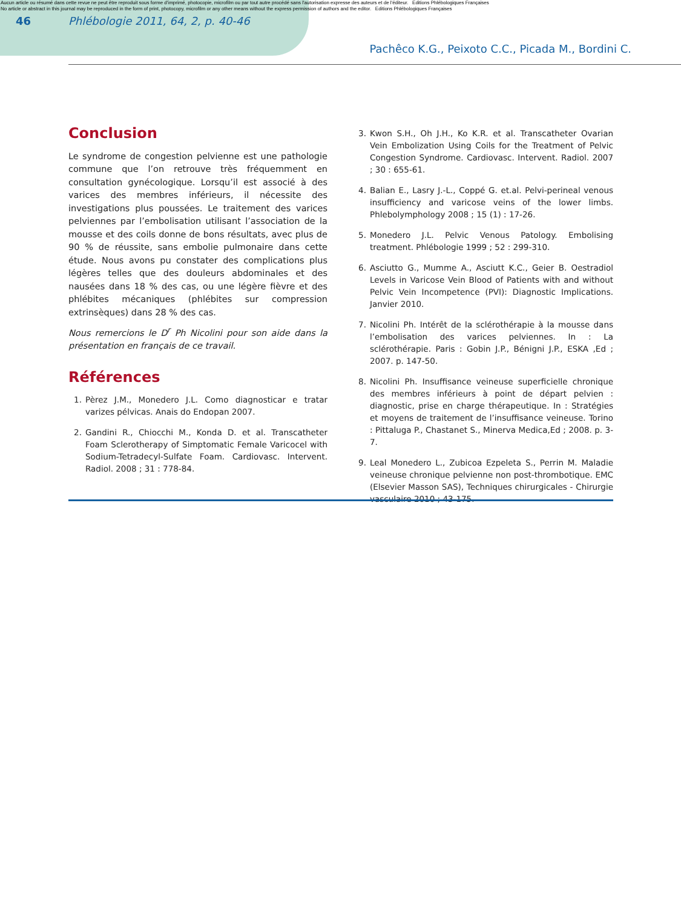Aucun article ou résumé dans cette revue ne peut être reproduit sous forme d'imprimé, photocopie, microfilm ou par tout autre procédé sans l'autorisation expresse des auteurs et de l'éditeur. Editions Phlébologiques Françaises
No article or abstract in this journal may be reproduced in the form of print, photocopy, microfilm or any other means without the express permission of authors and the editor. Editions Phlébologiques Françaises
46
Phlébologie 2011, 64, 2, p. 40-46
Pachêco K.G., Peixoto C.C., Picada M., Bordini C.
Conclusion
Le syndrome de congestion pelvienne est une pathologie commune que l’on retrouve très fréquemment en consultation gynécologique. Lorsqu’il est associé à des varices des membres inférieurs, il nécessite des investigations plus poussées. Le traitement des varices pelviennes par l’embolisation utilisant l’association de la mousse et des coils donne de bons résultats, avec plus de 90 % de réussite, sans embolie pulmonaire dans cette étude. Nous avons pu constater des complications plus légères telles que des douleurs abdominales et des nausées dans 18 % des cas, ou une légère fièvre et des phlébites mécaniques (phlébites sur compression extrinsèques) dans 28 % des cas.
Nous remercions le D<sup>r</sup> Ph Nicolini pour son aide dans la présentation en français de ce travail.
Références
1. Pèrez J.M., Monedero J.L. Como diagnosticar e tratar varizes pélvicas. Anais do Endopan 2007.
2. Gandini R., Chiocchi M., Konda D. et al. Transcatheter Foam Sclerotherapy of Simptomatic Female Varicocel with Sodium-Tetradecyl-Sulfate Foam. Cardiovasc. Intervent. Radiol. 2008 ; 31 : 778-84.
3.
Kwon S.H., Oh J.H., Ko K.R. et al. Transcatheter Ovarian Vein Embolization Using Coils for the Treatment of Pelvic Congestion Syndrome. Cardiovasc. Intervent. Radiol. 2007 ; 30 : 655-61.
4.
Balian E., Lasry J.-L., Coppé G. et.al. Pelvi-perineal venous insufficiency and varicose veins of the lower limbs. Phlebolymphology 2008 ; 15 (1) : 17-26.
5.
Monedero J.L. Pelvic Venous Patology. Embolising treatment. Phlébologie 1999 ; 52 : 299-310.
6.
Asciutto G., Mumme A., Asciutt K.C., Geier B. Oestradiol Levels in Varicose Vein Blood of Patients with and without Pelvic Vein Incompetence (PVI): Diagnostic Implications. Janvier 2010.
7.
Nicolini Ph. Intérêt de la sclérothérapie à la mousse dans l’embolisation des varices pelviennes. In : La sclérothérapie. Paris : Gobin J.P., Bénigni J.P., ESKA ,Ed ; 2007. p. 147-50.
8.
Nicolini Ph. Insuffisance veineuse superficielle chronique des membres inférieurs à point de départ pelvien : diagnostic, prise en charge thérapeutique. In : Stratégies et moyens de traitement de l’insuffisance veineuse. Torino : Pittaluga P., Chastanet S., Minerva Medica,Ed ; 2008. p. 3-7.
9.
Leal Monedero L., Zubicoa Ezpeleta S., Perrin M. Maladie veineuse chronique pelvienne non post-thrombotique. EMC (Elsevier Masson SAS), Techniques chirurgicales - Chirurgie vasculaire 2010 ; 43-175.